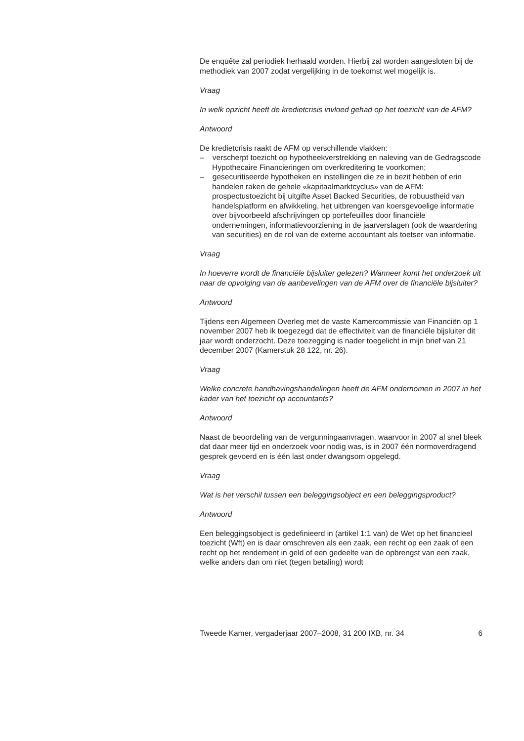De enquête zal periodiek herhaald worden. Hierbij zal worden aangesloten bij de methodiek van 2007 zodat vergelijking in de toekomst wel mogelijk is.
Vraag
In welk opzicht heeft de kredietcrisis invloed gehad op het toezicht van de AFM?
Antwoord
De kredietcrisis raakt de AFM op verschillende vlakken:
– verscherpt toezicht op hypotheekverstrekking en naleving van de Gedragscode Hypothecaire Financieringen om overkreditering te voorkomen;
– gesecuritiseerde hypotheken en instellingen die ze in bezit hebben of erin handelen raken de gehele «kapitaalmarktcyclus» van de AFM: prospectustoezicht bij uitgifte Asset Backed Securities, de robuustheid van handelsplatform en afwikkeling, het uitbrengen van koersgevoelige informatie over bijvoorbeeld afschrijvingen op portefeuilles door financiële ondernemingen, informatievoorziening in de jaarverslagen (ook de waardering van securities) en de rol van de externe accountant als toetser van informatie.
Vraag
In hoeverre wordt de financiële bijsluiter gelezen? Wanneer komt het onderzoek uit naar de opvolging van de aanbevelingen van de AFM over de financiële bijsluiter?
Antwoord
Tijdens een Algemeen Overleg met de vaste Kamercommissie van Financiën op 1 november 2007 heb ik toegezegd dat de effectiviteit van de financiële bijsluiter dit jaar wordt onderzocht. Deze toezegging is nader toegelicht in mijn brief van 21 december 2007 (Kamerstuk 28 122, nr. 26).
Vraag
Welke concrete handhavingshandelingen heeft de AFM ondernomen in 2007 in het kader van het toezicht op accountants?
Antwoord
Naast de beoordeling van de vergunningaanvragen, waarvoor in 2007 al snel bleek dat daar meer tijd en onderzoek voor nodig was, is in 2007 één normoverdragend gesprek gevoerd en is één last onder dwangsom opgelegd.
Vraag
Wat is het verschil tussen een beleggingsobject en een beleggingsproduct?
Antwoord
Een beleggingsobject is gedefinieerd in (artikel 1:1 van) de Wet op het financieel toezicht (Wft) en is daar omschreven als een zaak, een recht op een zaak of een recht op het rendement in geld of een gedeelte van de opbrengst van een zaak, welke anders dan om niet (tegen betaling) wordt
Tweede Kamer, vergaderjaar 2007–2008, 31 200 IXB, nr. 34 6